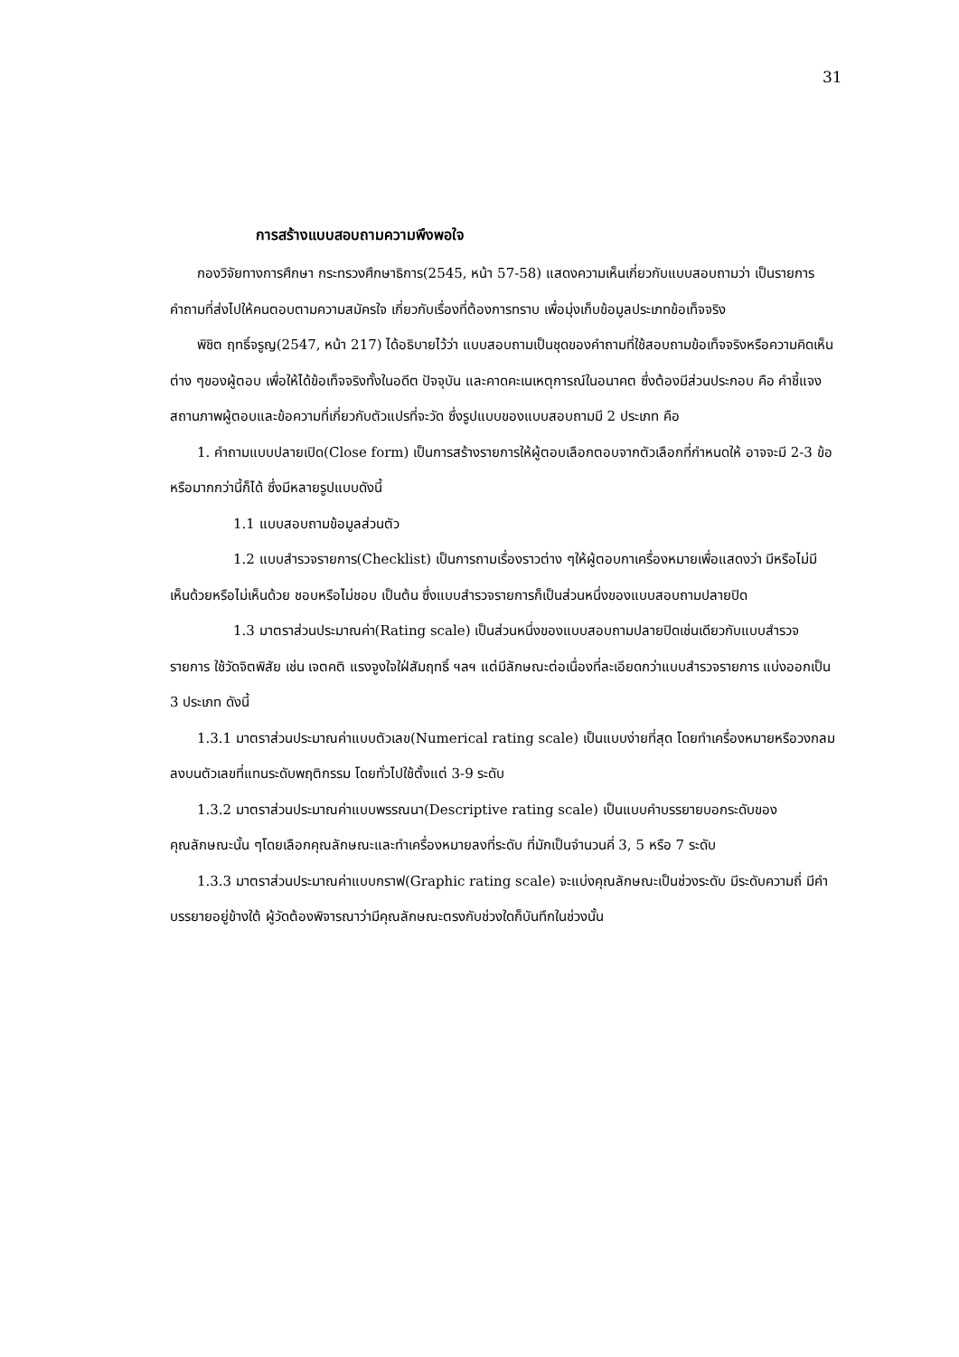31
การสร้างแบบสอบถามความพึงพอใจ
กองวิจัยทางการศึกษา กระทรวงศึกษาธิการ(2545, หน้า 57-58) แสดงความเห็นเกี่ยวกับแบบสอบถามว่า เป็นรายการคำถามที่ส่งไปให้คนตอบตามความสมัครใจ เกี่ยวกับเรื่องที่ต้องการทราบ เพื่อมุ่งเก็บข้อมูลประเภทข้อเท็จจริง
พิชิต ฤทธิ์จรูญ(2547, หน้า 217) ได้อธิบายไว้ว่า แบบสอบถามเป็นชุดของคำถามที่ใช้สอบถามข้อเท็จจริงหรือความคิดเห็นต่าง ๆของผู้ตอบ เพื่อให้ได้ข้อเท็จจริงทั้งในอดีต ปัจจุบัน และคาดคะเนเหตุการณ์ในอนาคต ซึ่งต้องมีส่วนประกอบ คือ คำชี้แจง สถานภาพผู้ตอบและข้อความที่เกี่ยวกับตัวแปรที่จะวัด ซึ่งรูปแบบของแบบสอบถามมี 2 ประเภท คือ
1. คำถามแบบปลายเปิด(Close form) เป็นการสร้างรายการให้ผู้ตอบเลือกตอบจากตัวเลือกที่กำหนดให้ อาจจะมี 2-3 ข้อ หรือมากกว่านี้ก็ได้ ซึ่งมีหลายรูปแบบดังนี้
1.1 แบบสอบถามข้อมูลส่วนตัว
1.2 แบบสำรวจรายการ(Checklist) เป็นการถามเรื่องราวต่าง ๆให้ผู้ตอบกาเครื่องหมายเพื่อแสดงว่า มีหรือไม่มี เห็นด้วยหรือไม่เห็นด้วย ชอบหรือไม่ชอบ เป็นต้น ซึ่งแบบสำรวจรายการก็เป็นส่วนหนึ่งของแบบสอบถามปลายปิด
1.3 มาตราส่วนประมาณค่า(Rating scale) เป็นส่วนหนึ่งของแบบสอบถามปลายปิดเช่นเดียวกับแบบสำรวจรายการ ใช้วัดจิตพิสัย เช่น เจตคติ แรงจูงใจใฝ่สัมฤทธิ์ ฯลฯ แต่มีลักษณะต่อเนื่องที่ละเอียดกว่าแบบสำรวจรายการ แบ่งออกเป็น 3 ประเภท ดังนี้
1.3.1 มาตราส่วนประมาณค่าแบบตัวเลข(Numerical rating scale) เป็นแบบง่ายที่สุด โดยทำเครื่องหมายหรือวงกลมลงบนตัวเลขที่แทนระดับพฤติกรรม โดยทั่วไปใช้ตั้งแต่ 3-9 ระดับ
1.3.2 มาตราส่วนประมาณค่าแบบพรรณนา(Descriptive rating scale) เป็นแบบคำบรรยายบอกระดับของคุณลักษณะนั้น ๆโดยเลือกคุณลักษณะและทำเครื่องหมายลงที่ระดับ ที่มักเป็นจำนวนคี่ 3, 5 หรือ 7 ระดับ
1.3.3 มาตราส่วนประมาณค่าแบบกราฟ(Graphic rating scale) จะแบ่งคุณลักษณะเป็นช่วงระดับ มีระดับความถี่ มีคำบรรยายอยู่ข้างใต้ ผู้วัดต้องพิจารณาว่ามีคุณลักษณะตรงกับช่วงใดก็บันทึกในช่วงนั้น